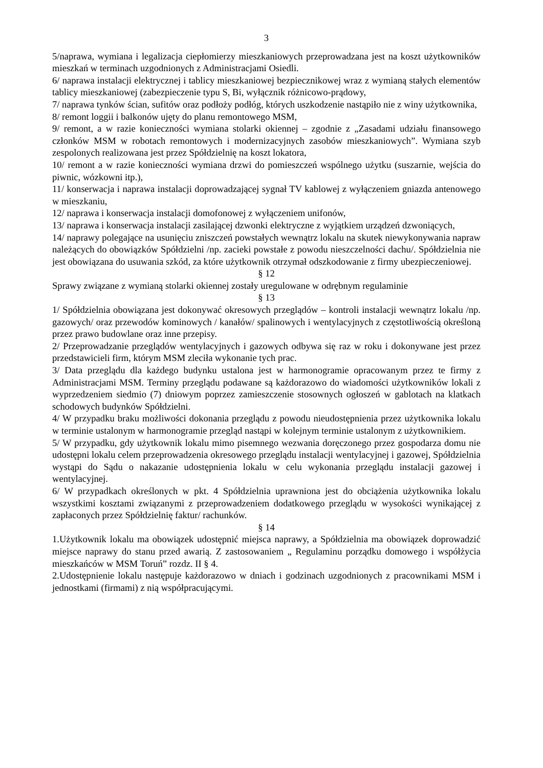3
5/naprawa, wymiana i legalizacja ciepłomierzy mieszkaniowych przeprowadzana jest na koszt użytkowników mieszkań w terminach uzgodnionych z Administracjami Osiedli.
6/ naprawa instalacji elektrycznej i tablicy mieszkaniowej bezpiecznikowej wraz z wymianą stałych elementów tablicy mieszkaniowej (zabezpieczenie typu S, Bi, wyłącznik różnicowo-prądowy,
7/ naprawa tynków ścian, sufitów oraz podłoży podłóg, których uszkodzenie nastąpiło nie z winy użytkownika,
8/ remont loggii i balkonów ujęty do planu remontowego MSM,
9/ remont, a w razie konieczności wymiana stolarki okiennej – zgodnie z „Zasadami udziału finansowego członków MSM w robotach remontowych i modernizacyjnych zasobów mieszkaniowych”. Wymiana szyb zespolonych realizowana jest przez Spółdzielnię na koszt lokatora,
10/ remont a w razie konieczności wymiana drzwi do pomieszczeń wspólnego użytku (suszarnie, wejścia do piwnic, wózkowni itp.),
11/ konserwacja i naprawa instalacji doprowadzającej sygnał TV kablowej z wyłączeniem gniazda antenowego w mieszkaniu,
12/ naprawa i konserwacja instalacji domofonowej z wyłączeniem unifonów,
13/ naprawa i konserwacja instalacji zasilającej dzwonki elektryczne z wyjątkiem urządzeń dzwoniących,
14/ naprawy polegające na usunięciu zniszczeń powstałych wewnątrz lokalu na skutek niewykonywania napraw należących do obowiązków Spółdzielni /np. zacieki powstałe z powodu nieszczelności dachu/. Spółdzielnia nie jest obowiązana do usuwania szkód, za które użytkownik otrzymał odszkodowanie z firmy ubezpieczeniowej.
§ 12
Sprawy związane z wymianą stolarki okiennej zostały uregulowane w odrębnym regulaminie
§ 13
1/ Spółdzielnia obowiązana jest dokonywać okresowych przeglądów – kontroli instalacji wewnątrz lokalu /np. gazowych/ oraz przewodów kominowych / kanałów/ spalinowych i wentylacyjnych z częstotliwością określoną przez prawo budowlane oraz inne przepisy.
2/ Przeprowadzanie przeglądów wentylacyjnych i gazowych odbywa się raz w roku i dokonywane jest przez przedstawicieli firm, którym MSM zleciła wykonanie tych prac.
3/ Data przeglądu dla każdego budynku ustalona jest w harmonogramie opracowanym przez te firmy z Administracjami MSM. Terminy przeglądu podawane są każdorazowo do wiadomości użytkowników lokali z wyprzedzeniem siedmio (7) dniowym poprzez zamieszczenie stosownych ogłoszeń w gablotach na klatkach schodowych budynków Spółdzielni.
4/ W przypadku braku możliwości dokonania przeglądu z powodu nieudostępnienia przez użytkownika lokalu w terminie ustalonym w harmonogramie przegląd nastąpi w kolejnym terminie ustalonym z użytkownikiem.
5/ W przypadku, gdy użytkownik lokalu mimo pisemnego wezwania doręczonego przez gospodarza domu nie udostępni lokalu celem przeprowadzenia okresowego przeglądu instalacji wentylacyjnej i gazowej, Spółdzielnia wystąpi do Sądu o nakazanie udostępnienia lokalu w celu wykonania przeglądu instalacji gazowej i wentylacyjnej.
6/ W przypadkach określonych w pkt. 4 Spółdzielnia uprawniona jest do obciążenia użytkownika lokalu wszystkimi kosztami związanymi z przeprowadzeniem dodatkowego przeglądu w wysokości wynikającej z zapłaconych przez Spółdzielnię faktur/ rachunków.
§ 14
1.Użytkownik lokalu ma obowiązek udostępnić miejsca naprawy, a Spółdzielnia ma obowiązek doprowadzić miejsce naprawy do stanu przed awarią. Z zastosowaniem „ Regulaminu porządku domowego i współżycia mieszkańców w MSM Toruń” rozdz. II § 4.
2.Udostępnienie lokalu następuje każdorazowo w dniach i godzinach uzgodnionych z pracownikami MSM i jednostkami (firmami) z nią współpracującymi.